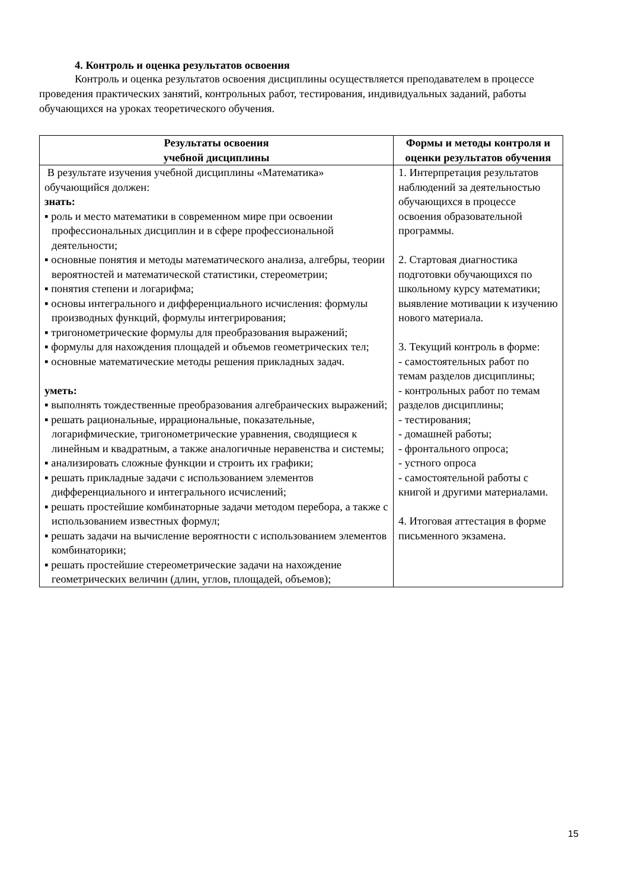4. Контроль и оценка результатов освоения
Контроль и оценка результатов освоения дисциплины осуществляется преподавателем в процессе проведения практических занятий, контрольных работ, тестирования, индивидуальных заданий, работы обучающихся на уроках теоретического обучения.
| Результаты освоения учебной дисциплины | Формы и методы контроля и оценки результатов обучения |
| --- | --- |
| В результате изучения учебной дисциплины «Математика» обучающийся должен: знать: ▪ роль и место математики в современном мире при освоении профессиональных дисциплин и в сфере профессиональной деятельности; ▪ основные понятия и методы математического анализа, алгебры, теории вероятностей и математической статистики, стереометрии; ▪ понятия степени и логарифма; ▪ основы интегрального и дифференциального исчисления: формулы производных функций, формулы интегрирования; ▪ тригонометрические формулы для преобразования выражений; ▪ формулы для нахождения площадей и объемов геометрических тел; ▪ основные математические методы решения прикладных задач. уметь: ▪ выполнять тождественные преобразования алгебраических выражений; ▪ решать рациональные, иррациональные, показательные, логарифмические, тригонометрические уравнения, сводящиеся к линейным и квадратным, а также аналогичные неравенства и системы; ▪ анализировать сложные функции и строить их графики; ▪ решать прикладные задачи с использованием элементов дифференциального и интегрального исчислений; ▪ решать простейшие комбинаторные задачи методом перебора, а также с использованием известных формул; ▪ решать задачи на вычисление вероятности с использованием элементов комбинаторики; ▪ решать простейшие стереометрические задачи на нахождение геометрических величин (длин, углов, площадей, объемов); | 1. Интерпретация результатов наблюдений за деятельностью обучающихся в процессе освоения образовательной программы. 2. Стартовая диагностика подготовки обучающихся по школьному курсу математики; выявление мотивации к изучению нового материала. 3. Текущий контроль в форме: - самостоятельных работ по темам разделов дисциплины; - контрольных работ по темам разделов дисциплины; - тестирования; - домашней работы; - фронтального опроса; - устного опроса - самостоятельной работы с книгой и другими материалами. 4. Итоговая аттестация в форме письменного экзамена. |
15